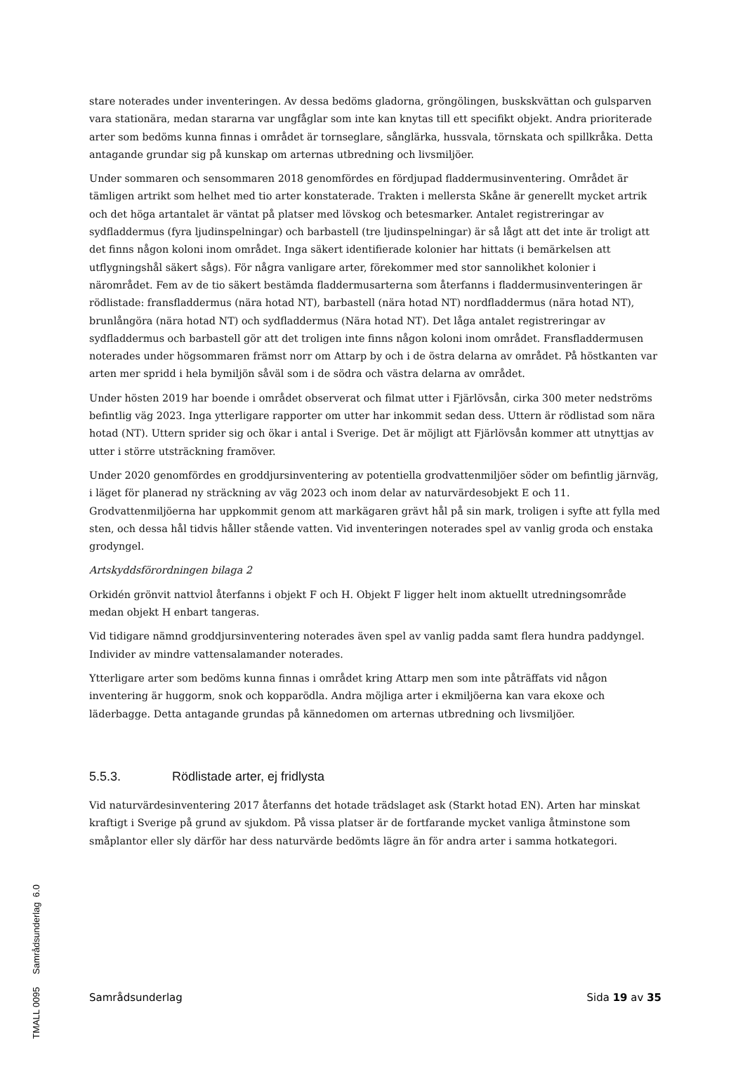stare noterades under inventeringen. Av dessa bedöms gladorna, gröngölingen, buskskvättan och gulsparven vara stationära, medan stararna var ungfåglar som inte kan knytas till ett specifikt objekt. Andra prioriterade arter som bedöms kunna finnas i området är tornseglare, sånglärka, hussvala, törnskata och spillkråka. Detta antagande grundar sig på kunskap om arternas utbredning och livsmiljöer.
Under sommaren och sensommaren 2018 genomfördes en fördjupad fladdermusinventering. Området är tämligen artrikt som helhet med tio arter konstaterade. Trakten i mellersta Skåne är generellt mycket artrik och det höga artantalet är väntat på platser med lövskog och betesmarker. Antalet registreringar av sydfladdermus (fyra ljudinspelningar) och barbastell (tre ljudinspelningar) är så lågt att det inte är troligt att det finns någon koloni inom området. Inga säkert identifierade kolonier har hittats (i bemärkelsen att utflygningshål säkert sågs). För några vanligare arter, förekommer med stor sannolikhet kolonier i närområdet. Fem av de tio säkert bestämda fladdermusarterna som återfanns i fladdermusinventeringen är rödlistade: fransfladdermus (nära hotad NT), barbastell (nära hotad NT) nordfladdermus (nära hotad NT), brunlångöra (nära hotad NT) och sydfladdermus (Nära hotad NT). Det låga antalet registreringar av sydfladdermus och barbastell gör att det troligen inte finns någon koloni inom området. Fransfladdermusen noterades under högsommaren främst norr om Attarp by och i de östra delarna av området. På höstkanten var arten mer spridd i hela bymiljön såväl som i de södra och västra delarna av området.
Under hösten 2019 har boende i området observerat och filmat utter i Fjärlövsån, cirka 300 meter nedströms befintlig väg 2023. Inga ytterligare rapporter om utter har inkommit sedan dess. Uttern är rödlistad som nära hotad (NT). Uttern sprider sig och ökar i antal i Sverige. Det är möjligt att Fjärlövsån kommer att utnyttjas av utter i större utsträckning framöver.
Under 2020 genomfördes en groddjursinventering av potentiella grodvattenmiljöer söder om befintlig järnväg, i läget för planerad ny sträckning av väg 2023 och inom delar av naturvärdesobjekt E och 11. Grodvattenmiljöerna har uppkommit genom att markägaren grävt hål på sin mark, troligen i syfte att fylla med sten, och dessa hål tidvis håller stående vatten. Vid inventeringen noterades spel av vanlig groda och enstaka grodyngel.
Artskyddsförordningen bilaga 2
Orkidén grönvit nattviol återfanns i objekt F och H. Objekt F ligger helt inom aktuellt utredningsområde medan objekt H enbart tangeras.
Vid tidigare nämnd groddjursinventering noterades även spel av vanlig padda samt flera hundra paddyngel. Individer av mindre vattensalamander noterades.
Ytterligare arter som bedöms kunna finnas i området kring Attarp men som inte påträffats vid någon inventering är huggorm, snok och kopparödla. Andra möjliga arter i ekmiljöerna kan vara ekoxe och läderbagge. Detta antagande grundas på kännedomen om arternas utbredning och livsmiljöer.
5.5.3. Rödlistade arter, ej fridlysta
Vid naturvärdesinventering 2017 återfanns det hotade trädslaget ask (Starkt hotad EN). Arten har minskat kraftigt i Sverige på grund av sjukdom. På vissa platser är de fortfarande mycket vanliga åtminstone som småplantor eller sly därför har dess naturvärde bedömts lägre än för andra arter i samma hotkategori.
TMALL 0095 Samrådsunderlag 6.0
Samrådsunderlag Sida 19 av 35